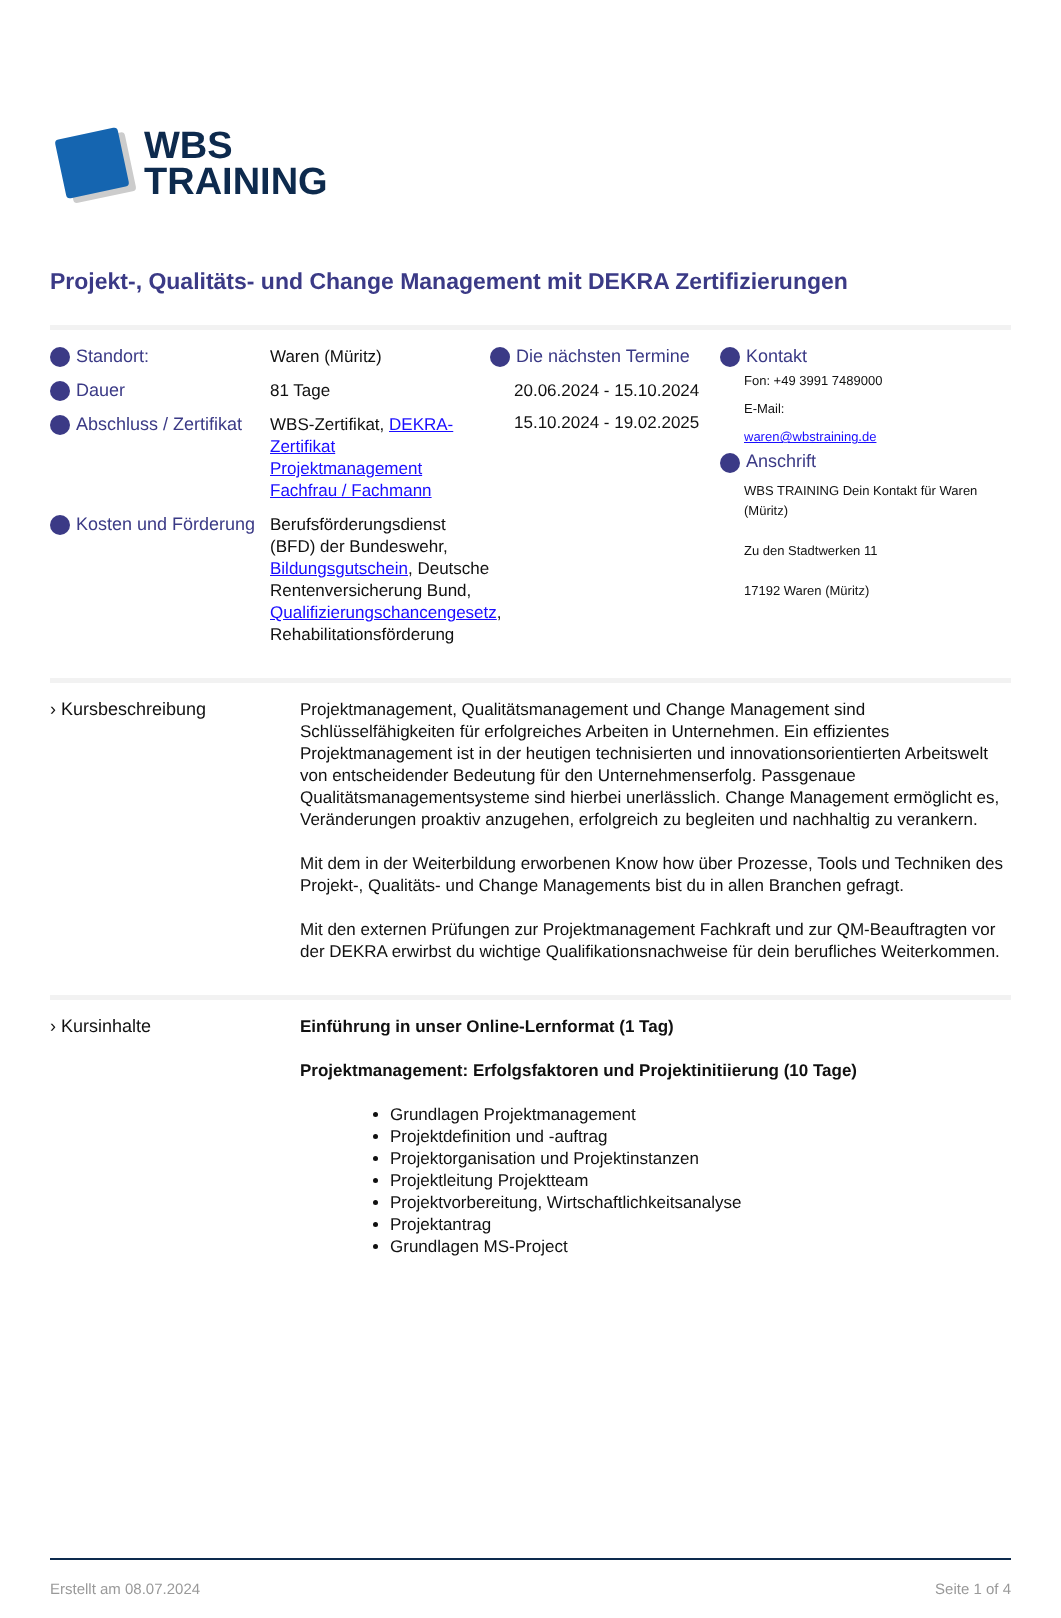WBS
TRAINING
Projekt-, Qualitäts- und Change Management mit DEKRA Zertifizierungen
Standort:
Waren (Müritz)
Dauer
81 Tage
Abschluss / Zertifikat
WBS-Zertifikat, DEKRA-Zertifikat Projektmanagement Fachfrau / Fachmann
Kosten und Förderung
Berufsförderungsdienst (BFD) der Bundeswehr, Bildungsgutschein, Deutsche Rentenversicherung Bund, Qualifizierungschancengesetz, Rehabilitationsförderung
Die nächsten Termine
20.06.2024 - 15.10.2024
15.10.2024 - 19.02.2025
Kontakt
Fon: +49 3991 7489000
E-Mail:
waren@wbstraining.de
Anschrift
WBS TRAINING Dein Kontakt für Waren (Müritz)
Zu den Stadtwerken 11
17192 Waren (Müritz)
› Kursbeschreibung
Projektmanagement, Qualitätsmanagement und Change Management sind Schlüsselfähigkeiten für erfolgreiches Arbeiten in Unternehmen. Ein effizientes Projektmanagement ist in der heutigen technisierten und innovationsorientierten Arbeitswelt von entscheidender Bedeutung für den Unternehmenserfolg. Passgenaue Qualitätsmanagementsysteme sind hierbei unerlässlich. Change Management ermöglicht es, Veränderungen proaktiv anzugehen, erfolgreich zu begleiten und nachhaltig zu verankern.
Mit dem in der Weiterbildung erworbenen Know how über Prozesse, Tools und Techniken des Projekt-, Qualitäts- und Change Managements bist du in allen Branchen gefragt.
Mit den externen Prüfungen zur Projektmanagement Fachkraft und zur QM-Beauftragten vor der DEKRA erwirbst du wichtige Qualifikationsnachweise für dein berufliches Weiterkommen.
› Kursinhalte
Einführung in unser Online-Lernformat (1 Tag)
Projektmanagement: Erfolgsfaktoren und Projektinitiierung (10 Tage)
Grundlagen Projektmanagement
Projektdefinition und -auftrag
Projektorganisation und Projektinstanzen
Projektleitung Projektteam
Projektvorbereitung, Wirtschaftlichkeitsanalyse
Projektantrag
Grundlagen MS-Project
Erstellt am 08.07.2024 Seite 1 of 4